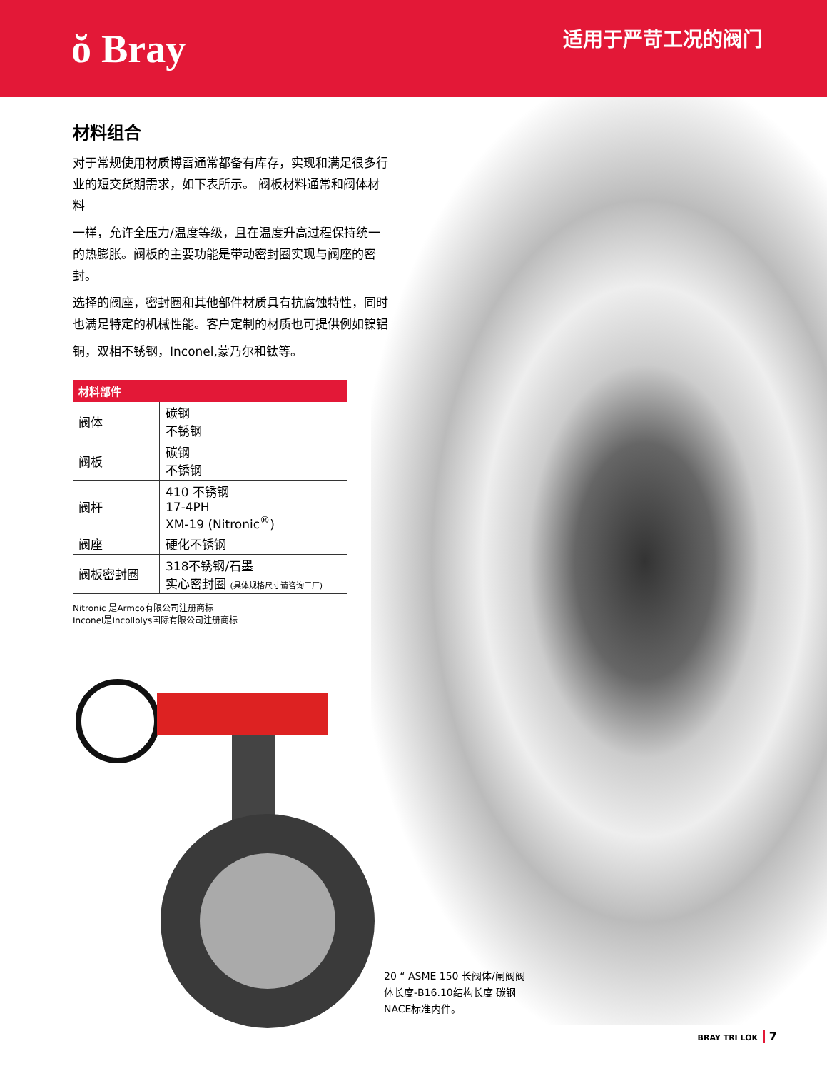ŏ Bray
适用于严苛工况的阀门
材料组合
对于常规使用材质博雷通常都备有库存，实现和满足很多行业的短交货期需求，如下表所示。 阀板材料通常和阀体材料
一样，允许全压力/温度等级，且在温度升高过程保持统一的热膨胀。阀板的主要功能是带动密封圈实现与阀座的密封。
选择的阀座，密封圈和其他部件材质具有抗腐蚀特性，同时也满足特定的机械性能。客户定制的材质也可提供例如镍铝
铜，双相不锈钢，Inconel,蒙乃尔和钛等。
| 材料部件 | |
| --- | --- |
| 阀体 | 碳钢 不锈钢 |
| 阀板 | 碳钢 不锈钢 |
| 阀杆 | 410 不锈钢 17-4PH XM-19 (Nitronic<sup>®</sup>) |
| 阀座 | 硬化不锈钢 |
| 阀板密封圈 | 318不锈钢/石墨 实心密封圈 (具体规格尺寸请咨询工厂) |
Nitronic 是Armco有限公司注册商标
Inconel是Incollolys国际有限公司注册商标
20 “ ASME 150 长阀体/闸阀阀体长度-B16.10结构长度 碳钢 NACE标准内件。
BRAY TRI LOK 7